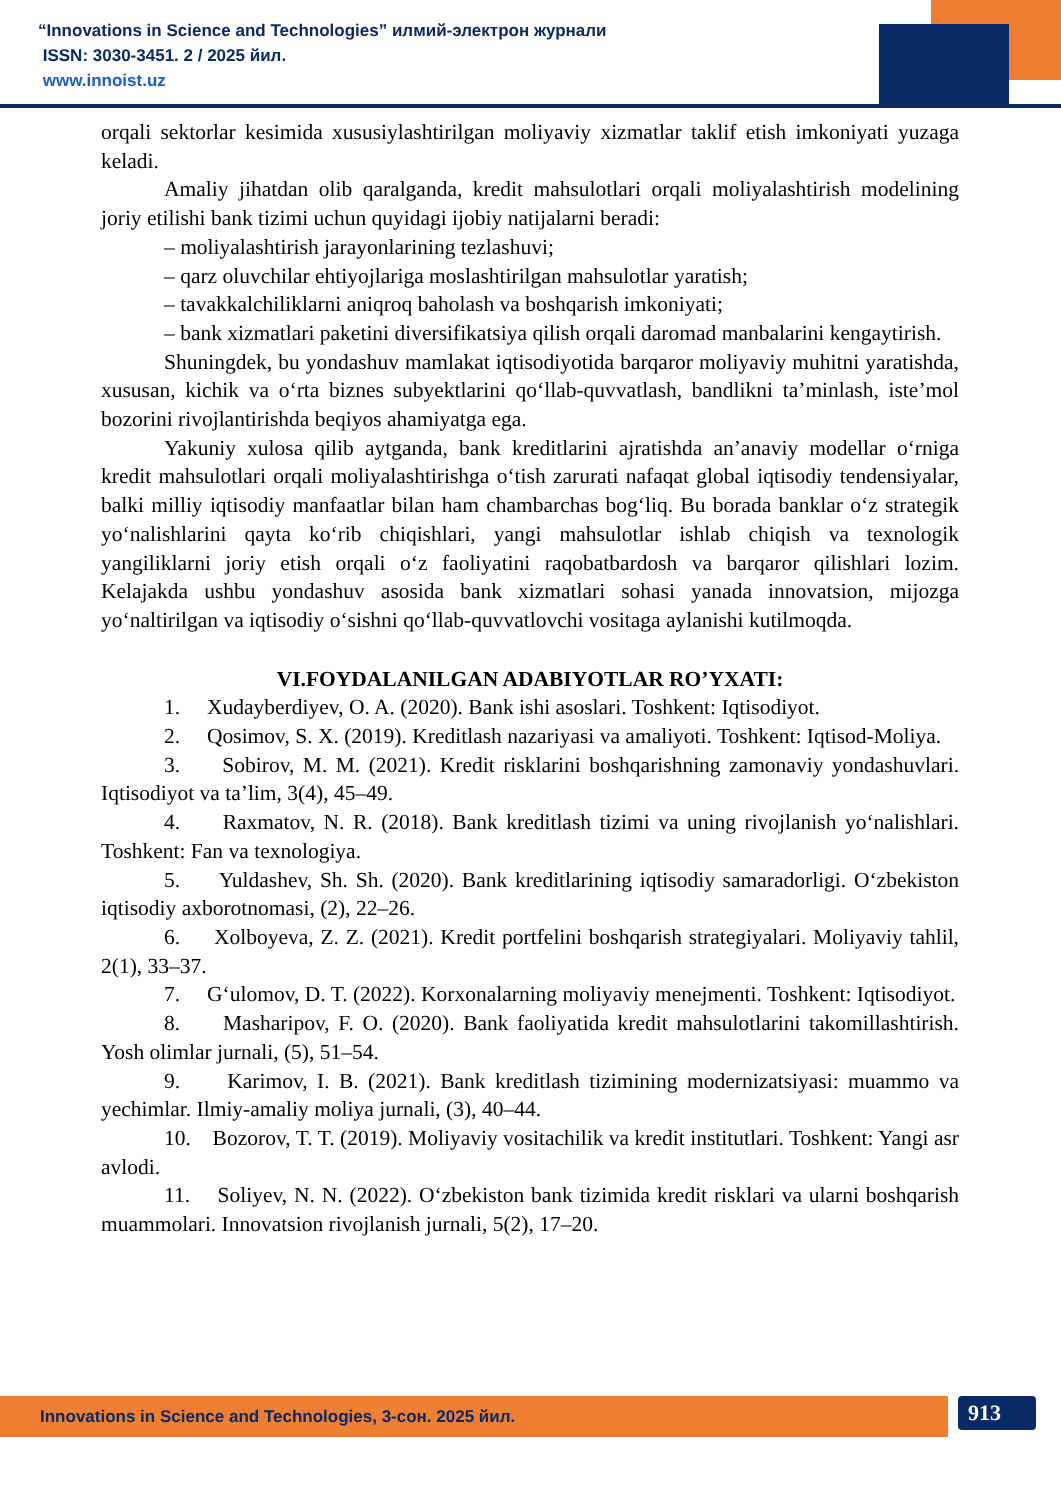“Innovations in Science and Technologies” илмий-электрон журнали
ISSN: 3030-3451. 2 / 2025 йил.
www.innoist.uz
orqali sektorlar kesimida xususiylashtirilgan moliyaviy xizmatlar taklif etish imkoniyati yuzaga keladi.
Amaliy jihatdan olib qaralganda, kredit mahsulotlari orqali moliyalashtirish modelining joriy etilishi bank tizimi uchun quyidagi ijobiy natijalarni beradi:
– moliyalashtirish jarayonlarining tezlashuvi;
– qarz oluvchilar ehtiyojlariga moslashtirilgan mahsulotlar yaratish;
– tavakkalchiliklarni aniqroq baholash va boshqarish imkoniyati;
– bank xizmatlari paketini diversifikatsiya qilish orqali daromad manbalarini kengaytirish.
Shuningdek, bu yondashuv mamlakat iqtisodiyotida barqaror moliyaviy muhitni yaratishda, xususan, kichik va o‘rta biznes subyektlarini qo‘llab-quvvatlash, bandlikni ta’minlash, iste’mol bozorini rivojlantirishda beqiyos ahamiyatga ega.
Yakuniy xulosa qilib aytganda, bank kreditlarini ajratishda an’anaviy modellar o‘rniga kredit mahsulotlari orqali moliyalashtirishga o‘tish zarurati nafaqat global iqtisodiy tendensiyalar, balki milliy iqtisodiy manfaatlar bilan ham chambarchas bog‘liq. Bu borada banklar o‘z strategik yo‘nalishlarini qayta ko‘rib chiqishlari, yangi mahsulotlar ishlab chiqish va texnologik yangiliklarni joriy etish orqali o‘z faoliyatini raqobatbardosh va barqaror qilishlari lozim. Kelajakda ushbu yondashuv asosida bank xizmatlari sohasi yanada innovatsion, mijozga yo‘naltirilgan va iqtisodiy o‘sishni qo‘llab-quvvatlovchi vositaga aylanishi kutilmoqda.
VI.FOYDALANILGAN ADABIYOTLAR RO’YXATI:
1. Xudayberdiyev, O. A. (2020). Bank ishi asoslari. Toshkent: Iqtisodiyot.
2. Qosimov, S. X. (2019). Kreditlash nazariyasi va amaliyoti. Toshkent: Iqtisod-Moliya.
3. Sobirov, M. M. (2021). Kredit risklarini boshqarishning zamonaviy yondashuvlari. Iqtisodiyot va ta’lim, 3(4), 45–49.
4. Raxmatov, N. R. (2018). Bank kreditlash tizimi va uning rivojlanish yo‘nalishlari. Toshkent: Fan va texnologiya.
5. Yuldashev, Sh. Sh. (2020). Bank kreditlarining iqtisodiy samaradorligi. O‘zbekiston iqtisodiy axborotnomasi, (2), 22–26.
6. Xolboyeva, Z. Z. (2021). Kredit portfelini boshqarish strategiyalari. Moliyaviy tahlil, 2(1), 33–37.
7. G‘ulomov, D. T. (2022). Korxonalarning moliyaviy menejmenti. Toshkent: Iqtisodiyot.
8. Masharipov, F. O. (2020). Bank faoliyatida kredit mahsulotlarini takomillashtirish. Yosh olimlar jurnali, (5), 51–54.
9. Karimov, I. B. (2021). Bank kreditlash tizimining modernizatsiyasi: muammo va yechimlar. Ilmiy-amaliy moliya jurnali, (3), 40–44.
10. Bozorov, T. T. (2019). Moliyaviy vositachilik va kredit institutlari. Toshkent: Yangi asr avlodi.
11. Soliyev, N. N. (2022). O‘zbekiston bank tizimida kredit risklari va ularni boshqarish muammolari. Innovatsion rivojlanish jurnali, 5(2), 17–20.
Innovations in Science and Technologies, 3-сон. 2025 йил. 913